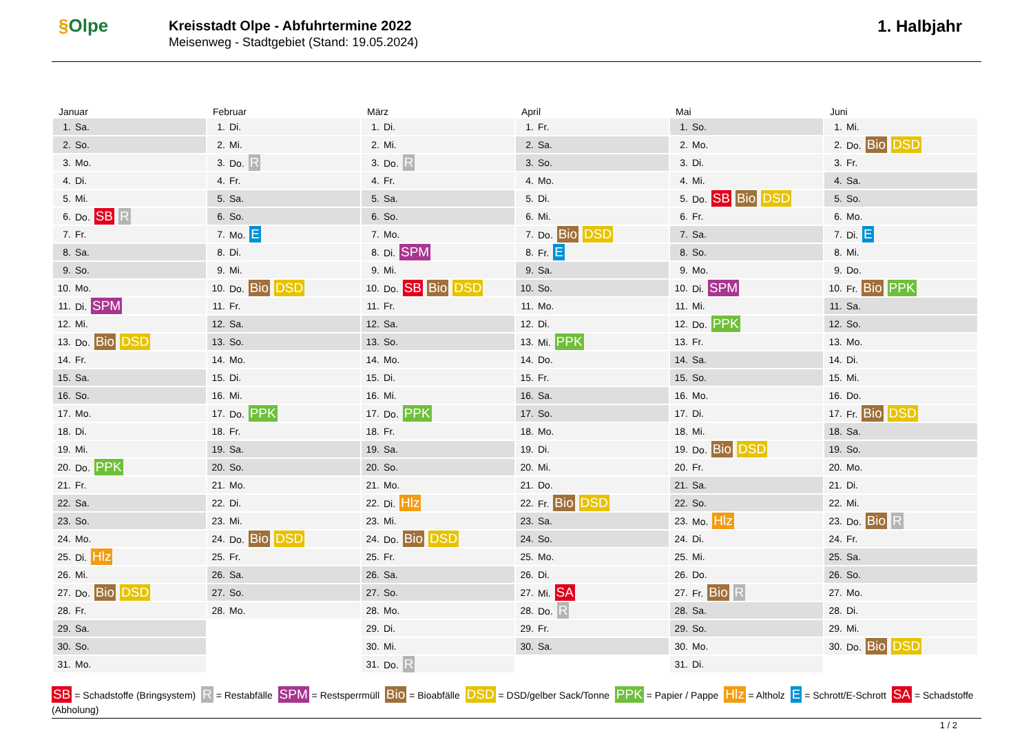§Olpe
Kreisstadt Olpe - Abfuhrtermine 2022
Meisenweg - Stadtgebiet (Stand: 19.05.2024)
1. Halbjahr
Januar
| 1. | Sa. |
| 2. | So. |
| 3. | Mo. |
| 4. | Di. |
| 5. | Mi. |
| 6. | Do. SB R |
| 7. | Fr. |
| 8. | Sa. |
| 9. | So. |
| 10. | Mo. |
| 11. | Di. SPM |
| 12. | Mi. |
| 13. | Do. Bio DSD |
| 14. | Fr. |
| 15. | Sa. |
| 16. | So. |
| 17. | Mo. |
| 18. | Di. |
| 19. | Mi. |
| 20. | Do. PPK |
| 21. | Fr. |
| 22. | Sa. |
| 23. | So. |
| 24. | Mo. |
| 25. | Di. Hlz |
| 26. | Mi. |
| 27. | Do. Bio DSD |
| 28. | Fr. |
| 29. | Sa. |
| 30. | So. |
| 31. | Mo. |
Februar
| 1. | Di. |
| 2. | Mi. |
| 3. | Do. R |
| 4. | Fr. |
| 5. | Sa. |
| 6. | So. |
| 7. | Mo. E |
| 8. | Di. |
| 9. | Mi. |
| 10. | Do. Bio DSD |
| 11. | Fr. |
| 12. | Sa. |
| 13. | So. |
| 14. | Mo. |
| 15. | Di. |
| 16. | Mi. |
| 17. | Do. PPK |
| 18. | Fr. |
| 19. | Sa. |
| 20. | So. |
| 21. | Mo. |
| 22. | Di. |
| 23. | Mi. |
| 24. | Do. Bio DSD |
| 25. | Fr. |
| 26. | Sa. |
| 27. | So. |
| 28. | Mo. |
März
| 1. | Di. |
| 2. | Mi. |
| 3. | Do. R |
| 4. | Fr. |
| 5. | Sa. |
| 6. | So. |
| 7. | Mo. |
| 8. | Di. SPM |
| 9. | Mi. |
| 10. | Do. SB Bio DSD |
| 11. | Fr. |
| 12. | Sa. |
| 13. | So. |
| 14. | Mo. |
| 15. | Di. |
| 16. | Mi. |
| 17. | Do. PPK |
| 18. | Fr. |
| 19. | Sa. |
| 20. | So. |
| 21. | Mo. |
| 22. | Di. Hlz |
| 23. | Mi. |
| 24. | Do. Bio DSD |
| 25. | Fr. |
| 26. | Sa. |
| 27. | So. |
| 28. | Mo. |
| 29. | Di. |
| 30. | Mi. |
| 31. | Do. R |
April
| 1. | Fr. |
| 2. | Sa. |
| 3. | So. |
| 4. | Mo. |
| 5. | Di. |
| 6. | Mi. |
| 7. | Do. Bio DSD |
| 8. | Fr. E |
| 9. | Sa. |
| 10. | So. |
| 11. | Mo. |
| 12. | Di. |
| 13. | Mi. PPK |
| 14. | Do. |
| 15. | Fr. |
| 16. | Sa. |
| 17. | So. |
| 18. | Mo. |
| 19. | Di. |
| 20. | Mi. |
| 21. | Do. |
| 22. | Fr. Bio DSD |
| 23. | Sa. |
| 24. | So. |
| 25. | Mo. |
| 26. | Di. |
| 27. | Mi. SA |
| 28. | Do. R |
| 29. | Fr. |
| 30. | Sa. |
Mai
| 1. | So. |
| 2. | Mo. |
| 3. | Di. |
| 4. | Mi. |
| 5. | Do. SB Bio DSD |
| 6. | Fr. |
| 7. | Sa. |
| 8. | So. |
| 9. | Mo. |
| 10. | Di. SPM |
| 11. | Mi. |
| 12. | Do. PPK |
| 13. | Fr. |
| 14. | Sa. |
| 15. | So. |
| 16. | Mo. |
| 17. | Di. |
| 18. | Mi. |
| 19. | Do. Bio DSD |
| 20. | Fr. |
| 21. | Sa. |
| 22. | So. |
| 23. | Mo. Hlz |
| 24. | Di. |
| 25. | Mi. |
| 26. | Do. |
| 27. | Fr. Bio R |
| 28. | Sa. |
| 29. | So. |
| 30. | Mo. |
| 31. | Di. |
Juni
| 1. | Mi. |
| 2. | Do. Bio DSD |
| 3. | Fr. |
| 4. | Sa. |
| 5. | So. |
| 6. | Mo. |
| 7. | Di. E |
| 8. | Mi. |
| 9. | Do. |
| 10. | Fr. Bio PPK |
| 11. | Sa. |
| 12. | So. |
| 13. | Mo. |
| 14. | Di. |
| 15. | Mi. |
| 16. | Do. |
| 17. | Fr. Bio DSD |
| 18. | Sa. |
| 19. | So. |
| 20. | Mo. |
| 21. | Di. |
| 22. | Mi. |
| 23. | Do. Bio R |
| 24. | Fr. |
| 25. | Sa. |
| 26. | So. |
| 27. | Mo. |
| 28. | Di. |
| 29. | Mi. |
| 30. | Do. Bio DSD |
SB = Schadstoffe (Bringsystem) R = Restabfälle SPM = Restsperrmüll Bio = Bioabfälle DSD = DSD/gelber Sack/Tonne PPK = Papier / Pappe Hlz = Altholz E = Schrott/E-Schrott SA = Schadstoffe (Abholung)
1 / 2